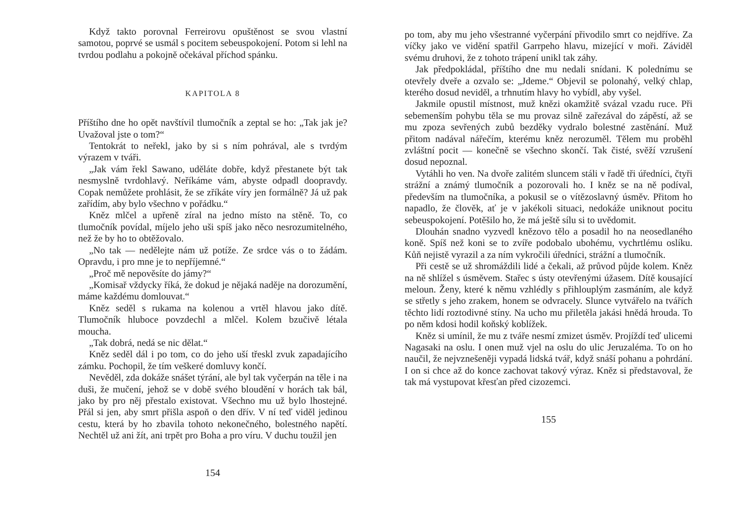Když takto porovnal Ferreirovu opuštěnost se svou vlastní samotou, poprvé se usmál s pocitem sebeuspokojení. Potom si lehl na tvrdou podlahu a pokojně očekával příchod spánku.
KAPITOLA 8
Příštího dne ho opět navštívil tlumočník a zeptal se ho: „Tak jak je? Uvažoval jste o tom?“
Tentokrát to neřekl, jako by si s ním pohrával, ale s tvrdým výrazem v tváři.
„Jak vám řekl Sawano, uděláte dobře, když přestanete být tak nesmyslně tvrdohlavý. Neříkáme vám, abyste odpadl doopravdy. Copak nemůžete prohlásit, že se zříkáte víry jen formálně? Já už pak zařídím, aby bylo všechno v pořádku.“
Kněz mlčel a upřeně zíral na jedno místo na stěně. To, co tlumočník povídal, míjelo jeho uši spíš jako něco nesrozumitelného, než že by ho to obtěžovalo.
„No tak — nedělejte nám už potíže. Ze srdce vás o to žádám. Opravdu, i pro mne je to nepříjemné.“
„Proč mě nepověsíte do jámy?“
„Komisař vždycky říká, že dokud je nějaká naděje na dorozumění, máme každému domlouvat.“
Kněz seděl s rukama na kolenou a vrtěl hlavou jako dítě. Tlumočník hluboce povzdechl a mlčel. Kolem bzučivě létala moucha.
„Tak dobrá, nedá se nic dělat.“
Kněz seděl dál i po tom, co do jeho uší třeskl zvuk zapadajícího zámku. Pochopil, že tím veškeré domluvy končí.
Nevěděl, zda dokáže snášet týrání, ale byl tak vyčerpán na těle i na duši, že mučení, jehož se v době svého bloudění v horách tak bál, jako by pro něj přestalo existovat. Všechno mu už bylo lhostejné. Přál si jen, aby smrt přišla aspoň o den dřív. V ní teď viděl jedinou cestu, která by ho zbavila tohoto nekonečného, bolestného napětí. Nechtěl už ani žít, ani trpět pro Boha a pro víru. V duchu toužil jen
154
po tom, aby mu jeho všestranné vyčerpání přivodilo smrt co nejdříve. Za víčky jako ve vidění spatřil Garrpeho hlavu, mizející v moři. Záviděl svému druhovi, že z tohoto trápení unikl tak záhy.
Jak předpokládal, příštího dne mu nedali snídani. K polednímu se otevřely dveře a ozvalo se: „Jdeme.“ Objevil se polonahý, velký chlap, kterého dosud neviděl, a trhnutím hlavy ho vybídl, aby vyšel.
Jakmile opustil místnost, muž knězi okamžitě svázal vzadu ruce. Při sebemenším pohybu těla se mu provaz silně zařezával do zápěstí, až se mu zpoza sevřených zubů bezděky vydralo bolestné zastěnání. Muž přitom nadával nářečím, kterému kněz nerozuměl. Tělem mu proběhl zvláštní pocit — konečně se všechno skončí. Tak čisté, svěží vzrušení dosud nepoznal.
Vytáhli ho ven. Na dvoře zalitém sluncem stáli v řadě tři úředníci, čtyři strážní a známý tlumočník a pozorovali ho. I kněz se na ně podíval, především na tlumočníka, a pokusil se o vítězoslavný úsměv. Přitom ho napadlo, že člověk, ať je v jakékoli situaci, nedokáže uniknout pocitu sebeuspokojení. Potěšilo ho, že má ještě sílu si to uvědomit.
Dlouhán snadno vyzvedl knězovo tělo a posadil ho na neosedlaného koně. Spíš než koni se to zvíře podobalo ubohému, vychrtlému oslíku. Kůň nejistě vyrazil a za ním vykročili úředníci, strážní a tlumočník.
Při cestě se už shromáždili lidé a čekali, až průvod půjde kolem. Kněz na ně shlížel s úsměvem. Stařec s ústy otevřenými úžasem. Dítě kousající meloun. Ženy, které k němu vzhlédly s přihlouplým zasmáním, ale když se střetly s jeho zrakem, honem se odvracely. Slunce vytvářelo na tvářích těchto lidí roztodivné stíny. Na ucho mu přiletěla jakási hnědá hrouda. To po něm kdosi hodil koňský koblížek.
Kněz si umínil, že mu z tváře nesmí zmizet úsměv. Projíždí teď ulicemi Nagasaki na oslu. I onen muž vjel na oslu do ulic Jeruzaléma. To on ho naučil, že nejvznešeněji vypadá lidská tvář, když snáší pohanu a pohrdání. I on si chce až do konce zachovat takový výraz. Kněz si představoval, že tak má vystupovat křesťan před cizozemci.
155